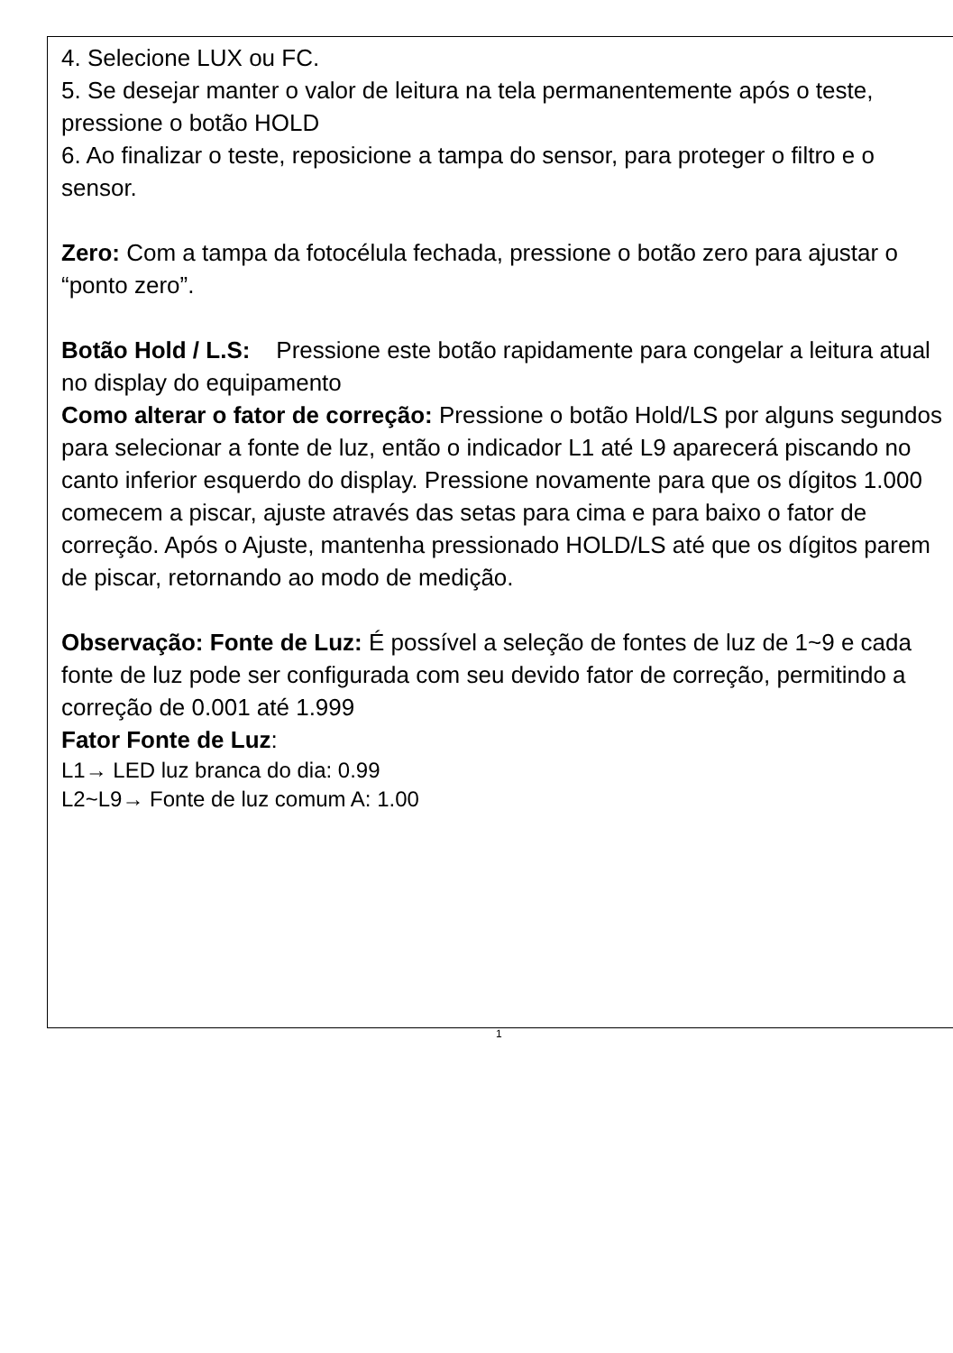4. Selecione LUX ou FC.
5. Se desejar manter o valor de leitura na tela permanentemente após o teste, pressione o botão HOLD
6. Ao finalizar o teste, reposicione a tampa do sensor, para proteger o filtro e o sensor.
Zero: Com a tampa da fotocélula fechada, pressione o botão zero para ajustar o “ponto zero”.
Botão Hold / L.S: Pressione este botão rapidamente para congelar a leitura atual no display do equipamento
Como alterar o fator de correção: Pressione o botão Hold/LS por alguns segundos para selecionar a fonte de luz, então o indicador L1 até L9 aparecerá piscando no canto inferior esquerdo do display. Pressione novamente para que os dígitos 1.000 comecem a piscar, ajuste através das setas para cima e para baixo o fator de correção. Após o Ajuste, mantenha pressionado HOLD/LS até que os dígitos parem de piscar, retornando ao modo de medição.
Observação: Fonte de Luz: É possível a seleção de fontes de luz de 1~9 e cada fonte de luz pode ser configurada com seu devido fator de correção, permitindo a correção de 0.001 até 1.999
Fator Fonte de Luz:
L1→ LED luz branca do dia: 0.99
L2~L9→ Fonte de luz comum A: 1.00
1